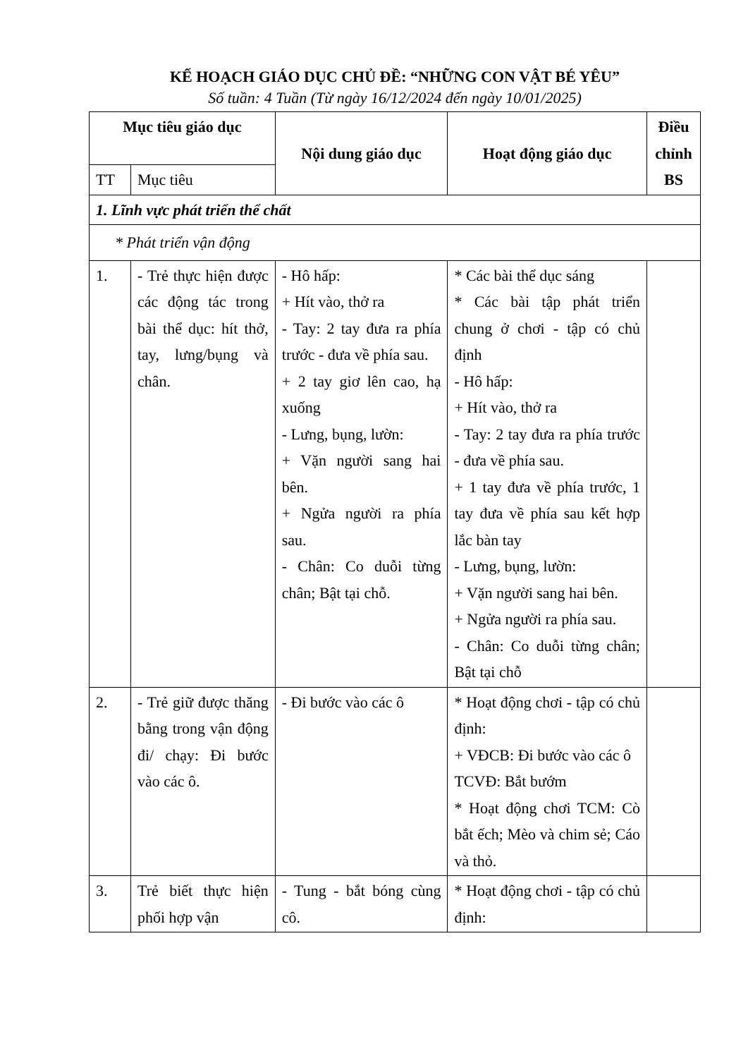KẾ HOẠCH GIÁO DỤC CHỦ ĐỀ: “NHỮNG CON VẬT BÉ YÊU”
Số tuần: 4 Tuần (Từ ngày 16/12/2024 đến ngày 10/01/2025)
| Mục tiêu giáo dục | | Nội dung giáo dục | Hoạt động giáo dục | Điều chỉnh BS |
| --- | --- | --- | --- | --- |
| TT | Mục tiêu | | | |
| 1. Lĩnh vực phát triển thể chất | | | | |
| * Phát triển vận động | | | | |
| 1. | - Trẻ thực hiện được các động tác trong bài thể dục: hít thở, tay, lưng/bụng và chân. | - Hô hấp: + Hít vào, thở ra - Tay: 2 tay đưa ra phía trước - đưa về phía sau. + 2 tay giơ lên cao, hạ xuống - Lưng, bụng, lườn: + Vặn người sang hai bên. + Ngửa người ra phía sau. - Chân: Co duỗi từng chân; Bật tại chỗ. | * Các bài thể dục sáng * Các bài tập phát triển chung ở chơi - tập có chủ định - Hô hấp: + Hít vào, thở ra - Tay: 2 tay đưa ra phía trước - đưa về phía sau. + 1 tay đưa về phía trước, 1 tay đưa về phía sau kết hợp lắc bàn tay - Lưng, bụng, lườn: + Vặn người sang hai bên. + Ngửa người ra phía sau. - Chân: Co duỗi từng chân; Bật tại chỗ | |
| 2. | - Trẻ giữ được thăng bằng trong vận động đi/ chạy: Đi bước vào các ô. | - Đi bước vào các ô | * Hoạt động chơi - tập có chủ định: + VĐCB: Đi bước vào các ô TCVĐ: Bắt bướm * Hoạt động chơi TCM: Cò bắt ếch; Mèo và chim sẻ; Cáo và thỏ. | |
| 3. | Trẻ biết thực hiện phối hợp vận | - Tung - bắt bóng cùng cô. | * Hoạt động chơi - tập có chủ định: | |